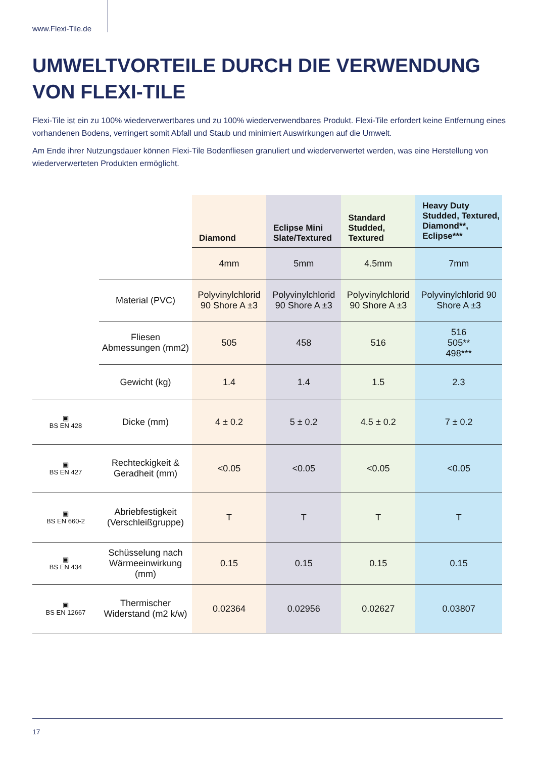www.Flexi-Tile.de
UMWELTVORTEILE DURCH DIE VERWENDUNG VON FLEXI-TILE
Flexi-Tile ist ein zu 100% wiederverwertbares und zu 100% wiederverwendbares Produkt. Flexi-Tile erfordert keine Entfernung eines vorhandenen Bodens, verringert somit Abfall und Staub und minimiert Auswirkungen auf die Umwelt.
Am Ende ihrer Nutzungsdauer können Flexi-Tile Bodenfliesen granuliert und wiederverwertet werden, was eine Herstellung von wiederverwerteten Produkten ermöglicht.
| | | Diamond | Eclipse Mini Slate/Textured | Standard Studded, Textured | Heavy Duty Studded, Textured, Diamond**, Eclipse*** |
| | | 4mm | 5mm | 4.5mm | 7mm |
| | Material (PVC) | Polyvinylchlorid 90 Shore A ±3 | Polyvinylchlorid 90 Shore A ±3 | Polyvinylchlorid 90 Shore A ±3 | Polyvinylchlorid 90 Shore A ±3 |
| | Fliesen Abmessungen (mm2) | 505 | 458 | 516 | 516 505** 498*** |
| | Gewicht (kg) | 1.4 | 1.4 | 1.5 | 2.3 |
| ▣ BS EN 428 | Dicke (mm) | 4 ± 0.2 | 5 ± 0.2 | 4.5 ± 0.2 | 7 ± 0.2 |
| ▣ BS EN 427 | Rechteckigkeit & Geradheit (mm) | <0.05 | <0.05 | <0.05 | <0.05 |
| ▣ BS EN 660-2 | Abriebfestigkeit (Verschleißgruppe) | T | T | T | T |
| ▣ BS EN 434 | Schüsselung nach Wärmeeinwirkung (mm) | 0.15 | 0.15 | 0.15 | 0.15 |
| ▣ BS EN 12667 | Thermischer Widerstand (m2 k/w) | 0.02364 | 0.02956 | 0.02627 | 0.03807 |
17